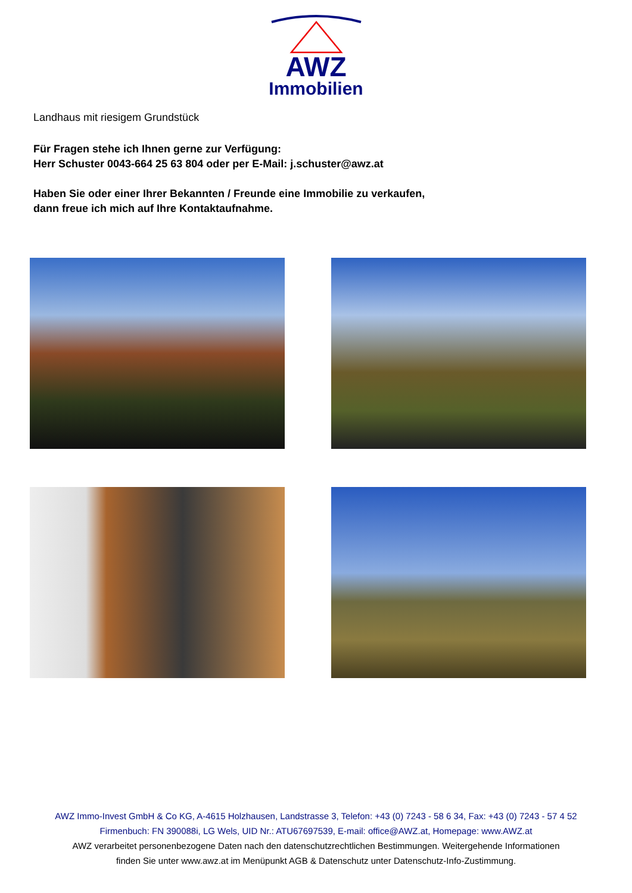AWZ
Immobilien
Landhaus mit riesigem Grundstück
Für Fragen stehe ich Ihnen gerne zur Verfügung:
Herr Schuster 0043-664 25 63 804 oder per E-Mail: j.schuster@awz.at
Haben Sie oder einer Ihrer Bekannten / Freunde eine Immobilie zu verkaufen,
dann freue ich mich auf Ihre Kontaktaufnahme.
AWZ Immo-Invest GmbH & Co KG, A-4615 Holzhausen, Landstrasse 3, Telefon: +43 (0) 7243 - 58 6 34, Fax: +43 (0) 7243 - 57 4 52
Firmenbuch: FN 390088i, LG Wels, UID Nr.: ATU67697539, E-mail: office@AWZ.at, Homepage: www.AWZ.at
AWZ verarbeitet personenbezogene Daten nach den datenschutzrechtlichen Bestimmungen. Weitergehende Informationen
finden Sie unter www.awz.at im Menüpunkt AGB & Datenschutz unter Datenschutz-Info-Zustimmung.